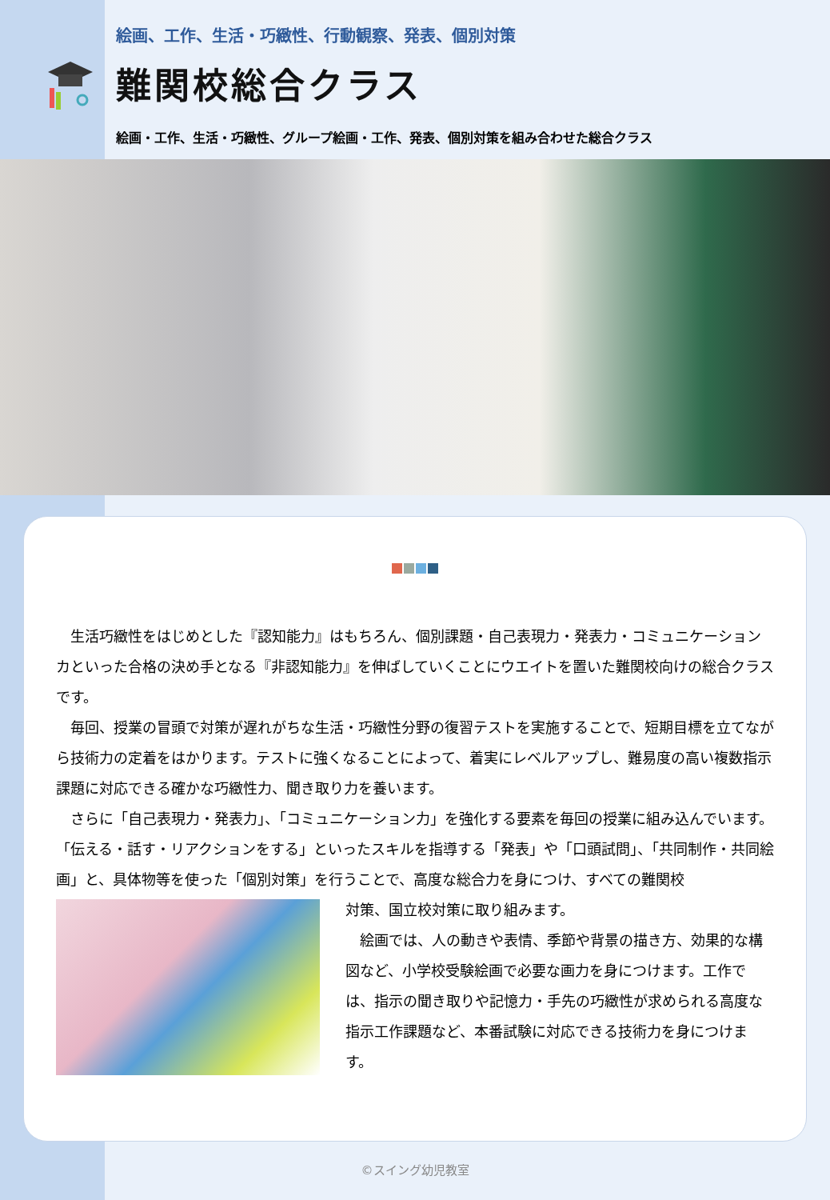絵画、工作、生活・巧緻性、行動観察、発表、個別対策
難関校総合クラス
絵画・工作、生活・巧緻性、グループ絵画・工作、発表、個別対策を組み合わせた総合クラス
　生活巧緻性をはじめとした『認知能力』はもちろん、個別課題・自己表現力・発表力・コミュニケーションカといった合格の決め手となる『非認知能力』を伸ばしていくことにウエイトを置いた難関校向けの総合クラスです。
　毎回、授業の冒頭で対策が遅れがちな生活・巧緻性分野の復習テストを実施することで、短期目標を立てながら技術力の定着をはかります。テストに強くなることによって、着実にレベルアップし、難易度の高い複数指示課題に対応できる確かな巧緻性力、聞き取り力を養います。
　さらに「自己表現力・発表力」、「コミュニケーション力」を強化する要素を毎回の授業に組み込んでいます。「伝える・話す・リアクションをする」といったスキルを指導する「発表」や「口頭試問」、「共同制作・共同絵画」と、具体物等を使った「個別対策」を行うことで、高度な総合力を身につけ、すべての難関校
対策、国立校対策に取り組みます。
　絵画では、人の動きや表情、季節や背景の描き方、効果的な構図など、小学校受験絵画で必要な画力を身につけます。工作では、指示の聞き取りや記憶力・手先の巧緻性が求められる高度な指示工作課題など、本番試験に対応できる技術力を身につけます。
©スイング幼児教室